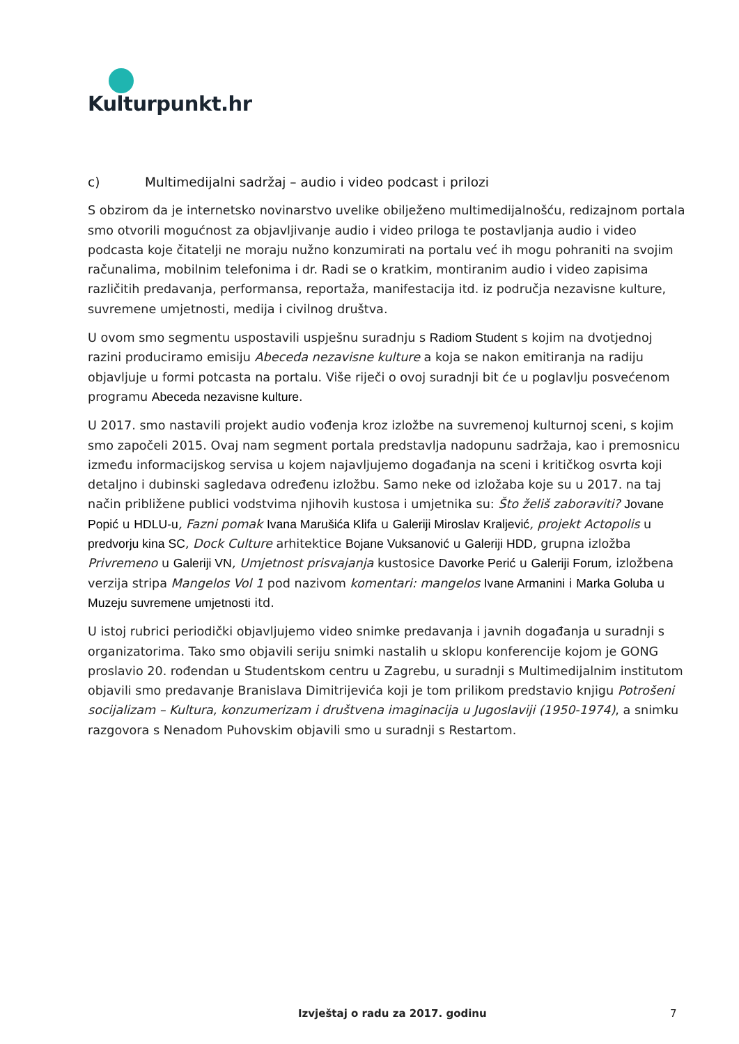Kulturpunkt.hr
c) Multimedijalni sadržaj – audio i video podcast i prilozi
S obzirom da je internetsko novinarstvo uvelike obilježeno multimedijalnošću, redizajnom portala smo otvorili mogućnost za objavljivanje audio i video priloga te postavljanja audio i video podcasta koje čitatelji ne moraju nužno konzumirati na portalu već ih mogu pohraniti na svojim računalima, mobilnim telefonima i dr. Radi se o kratkim, montiranim audio i video zapisima različitih predavanja, performansa, reportaža, manifestacija itd. iz područja nezavisne kulture, suvremene umjetnosti, medija i civilnog društva.
U ovom smo segmentu uspostavili uspješnu suradnju s Radiom Student s kojim na dvotjednoj razini produciramo emisiju Abeceda nezavisne kulture a koja se nakon emitiranja na radiju objavljuje u formi potcasta na portalu. Više riječi o ovoj suradnji bit će u poglavlju posvećenom programu Abeceda nezavisne kulture.
U 2017. smo nastavili projekt audio vođenja kroz izložbe na suvremenoj kulturnoj sceni, s kojim smo započeli 2015. Ovaj nam segment portala predstavlja nadopunu sadržaja, kao i premosnicu između informacijskog servisa u kojem najavljujemo događanja na sceni i kritičkog osvrta koji detaljno i dubinski sagledava određenu izložbu. Samo neke od izložaba koje su u 2017. na taj način približene publici vodstvima njihovih kustosa i umjetnika su: Što želiš zaboraviti? Jovane Popić u HDLU-u, Fazni pomak Ivana Marušića Klifa u Galeriji Miroslav Kraljević, projekt Actopolis u predvorju kina SC, Dock Culture arhitektice Bojane Vuksanović u Galeriji HDD, grupna izložba Privremeno u Galeriji VN, Umjetnost prisvajanja kustosice Davorke Perić u Galeriji Forum, izložbena verzija stripa Mangelos Vol 1 pod nazivom komentari: mangelos Ivane Armanini i Marka Goluba u Muzeju suvremene umjetnosti itd.
U istoj rubrici periodički objavljujemo video snimke predavanja i javnih događanja u suradnji s organizatorima. Tako smo objavili seriju snimki nastalih u sklopu konferencije kojom je GONG proslavio 20. rođendan u Studentskom centru u Zagrebu, u suradnji s Multimedijalnim institutom objavili smo predavanje Branislava Dimitrijevića koji je tom prilikom predstavio knjigu Potrošeni socijalizam – Kultura, konzumerizam i društvena imaginacija u Jugoslaviji (1950-1974), a snimku razgovora s Nenadom Puhovskim objavili smo u suradnji s Restartom.
Izvještaj o radu za 2017. godinu 7